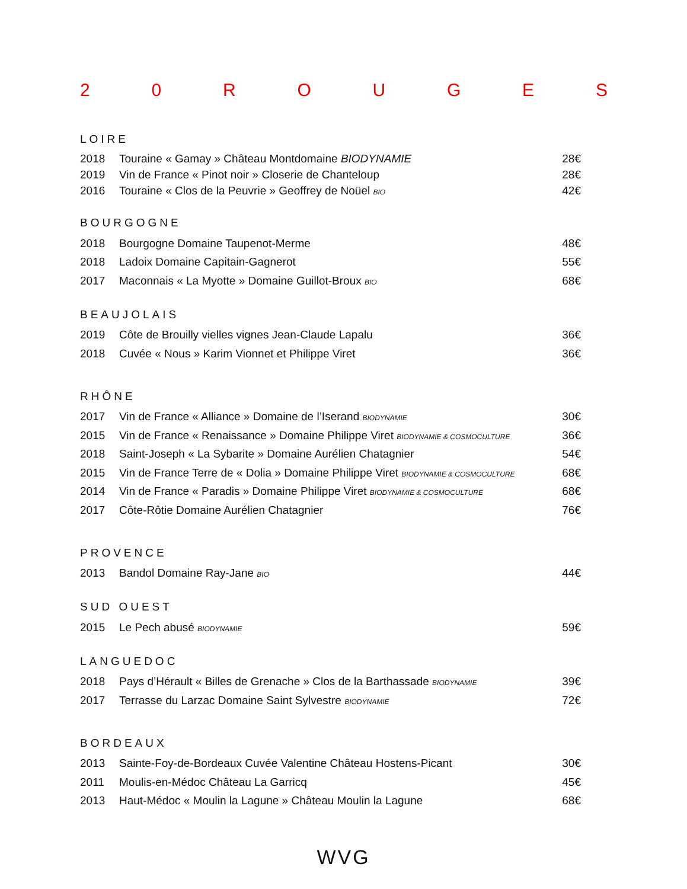20 ROUGES
LOIRE
2018 Touraine « Gamay » Château Montdomaine BIODYNAMIE 28€
2019 Vin de France « Pinot noir » Closerie de Chanteloup 28€
2016 Touraine « Clos de la Peuvrie » Geoffrey de Noüel BIO 42€
BOURGOGNE
2018 Bourgogne Domaine Taupenot-Merme 48€
2018 Ladoix Domaine Capitain-Gagnerot 55€
2017 Maconnais « La Myotte » Domaine Guillot-Broux BIO 68€
BEAUJOLAIS
2019 Côte de Brouilly vielles vignes Jean-Claude Lapalu 36€
2018 Cuvée « Nous » Karim Vionnet et Philippe Viret 36€
RHÔNE
2017 Vin de France « Alliance » Domaine de l’Iserand BIODYNAMIE 30€
2015 Vin de France « Renaissance » Domaine Philippe Viret BIODYNAMIE & COSMOCULTURE 36€
2018 Saint-Joseph « La Sybarite » Domaine Aurélien Chatagnier 54€
2015 Vin de France Terre de « Dolia » Domaine Philippe Viret BIODYNAMIE & COSMOCULTURE 68€
2014 Vin de France « Paradis » Domaine Philippe Viret BIODYNAMIE & COSMOCULTURE 68€
2017 Côte-Rôtie Domaine Aurélien Chatagnier 76€
PROVENCE
2013 Bandol Domaine Ray-Jane BIO 44€
SUD OUEST
2015 Le Pech abusé BIODYNAMIE 59€
LANGUEDOC
2018 Pays d’Hérault « Billes de Grenache » Clos de la Barthassade BIODYNAMIE 39€
2017 Terrasse du Larzac Domaine Saint Sylvestre BIODYNAMIE 72€
BORDEAUX
2013 Sainte-Foy-de-Bordeaux Cuvée Valentine Château Hostens-Picant 30€
2011 Moulis-en-Médoc Château La Garricq 45€
2013 Haut-Médoc « Moulin la Lagune » Château Moulin la Lagune 68€
WVG